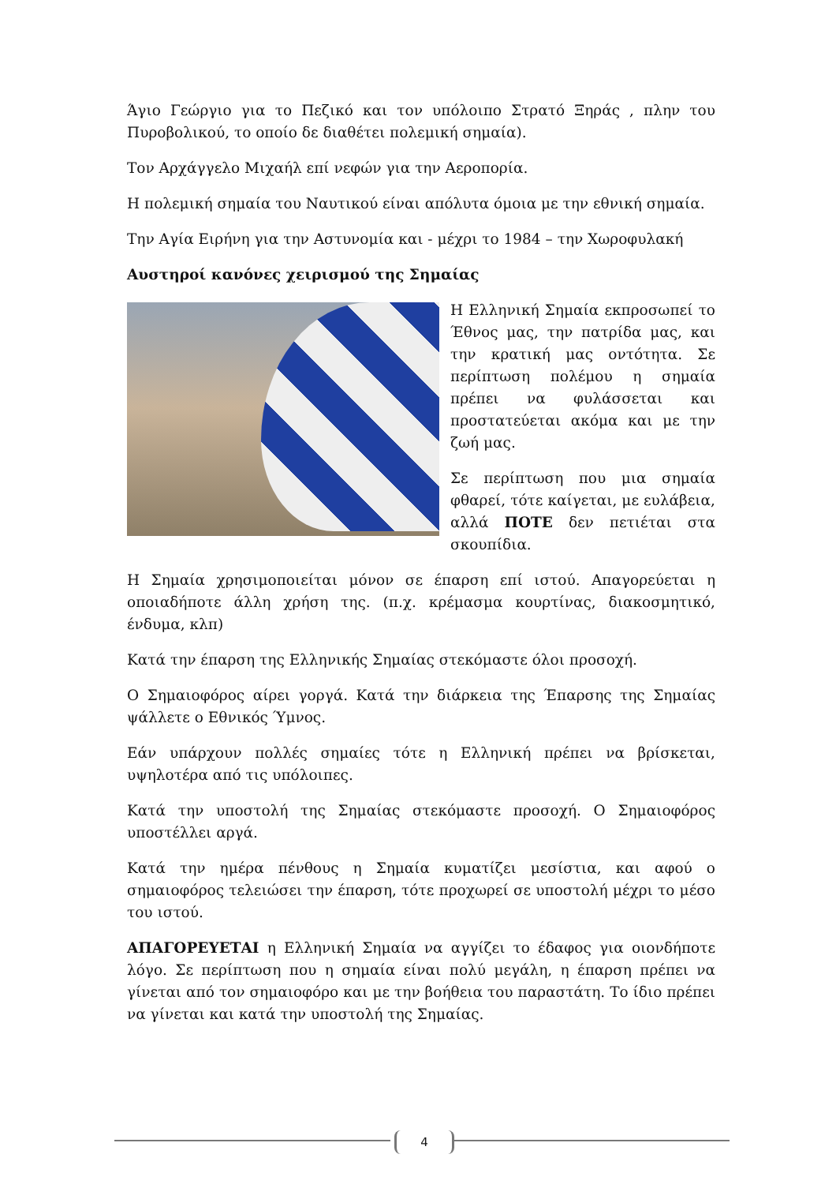Άγιο Γεώργιο για το Πεζικό και τον υπόλοιπο Στρατό Ξηράς , πλην του Πυροβολικού, το οποίο δε διαθέτει πολεμική σημαία).
Τον Αρχάγγελο Μιχαήλ επί νεφών για την Αεροπορία.
Η πολεμική σημαία του Ναυτικού είναι απόλυτα όμοια με την εθνική σημαία.
Την Αγία Ειρήνη για την Αστυνομία και - μέχρι το 1984 – την Χωροφυλακή
Αυστηροί κανόνες χειρισμού της Σημαίας
Η Ελληνική Σημαία εκπροσωπεί το Έθνος μας, την πατρίδα μας, και την κρατική μας οντότητα. Σε περίπτωση πολέμου η σημαία πρέπει να φυλάσσεται και προστατεύεται ακόμα και με την ζωή μας.
Σε περίπτωση που μια σημαία φθαρεί, τότε καίγεται, με ευλάβεια, αλλά ΠΟΤΕ δεν πετιέται στα σκουπίδια.
Η Σημαία χρησιμοποιείται μόνον σε έπαρση επί ιστού. Απαγορεύεται η οποιαδήποτε άλλη χρήση της. (π.χ. κρέμασμα κουρτίνας, διακοσμητικό, ένδυμα, κλπ)
Κατά την έπαρση της Ελληνικής Σημαίας στεκόμαστε όλοι προσοχή.
Ο Σημαιοφόρος αίρει γοργά. Κατά την διάρκεια της Έπαρσης της Σημαίας ψάλλετε ο Εθνικός Ύμνος.
Εάν υπάρχουν πολλές σημαίες τότε η Ελληνική πρέπει να βρίσκεται, υψηλοτέρα από τις υπόλοιπες.
Κατά την υποστολή της Σημαίας στεκόμαστε προσοχή. Ο Σημαιοφόρος υποστέλλει αργά.
Κατά την ημέρα πένθους η Σημαία κυματίζει μεσίστια, και αφού ο σημαιοφόρος τελειώσει την έπαρση, τότε προχωρεί σε υποστολή μέχρι το μέσο του ιστού.
ΑΠΑΓΟΡΕΥΕΤΑΙ η Ελληνική Σημαία να αγγίζει το έδαφος για οιονδήποτε λόγο. Σε περίπτωση που η σημαία είναι πολύ μεγάλη, η έπαρση πρέπει να γίνεται από τον σημαιοφόρο και με την βοήθεια του παραστάτη. Το ίδιο πρέπει να γίνεται και κατά την υποστολή της Σημαίας.
4